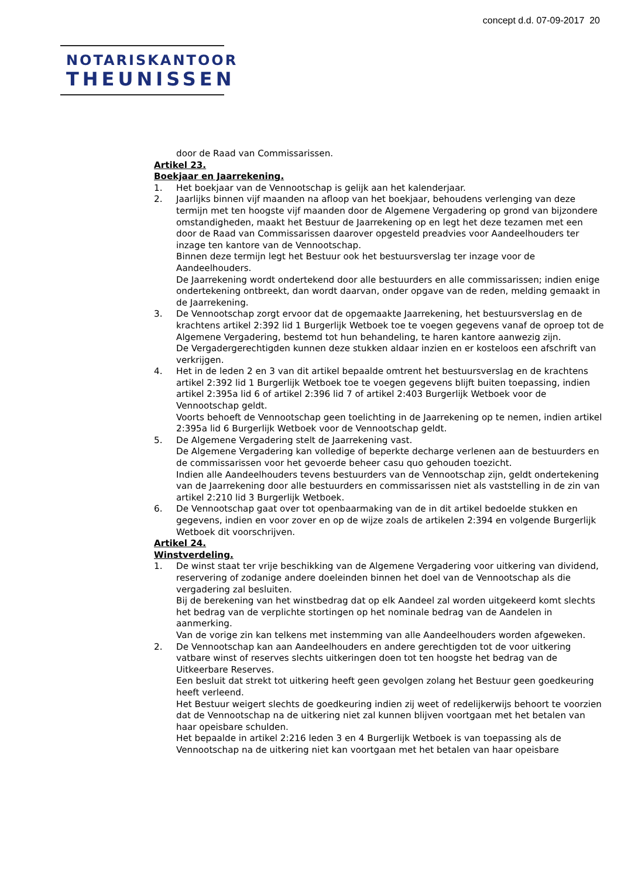concept d.d. 07-09-2017 20
NOTARISKANTOOR
THEUNISSEN
door de Raad van Commissarissen.
Artikel 23.
Boekjaar en Jaarrekening.
1. Het boekjaar van de Vennootschap is gelijk aan het kalenderjaar.
2. Jaarlijks binnen vijf maanden na afloop van het boekjaar, behoudens verlenging van deze termijn met ten hoogste vijf maanden door de Algemene Vergadering op grond van bijzondere omstandigheden, maakt het Bestuur de Jaarrekening op en legt het deze tezamen met een door de Raad van Commissarissen daarover opgesteld preadvies voor Aandeelhouders ter inzage ten kantore van de Vennootschap.
Binnen deze termijn legt het Bestuur ook het bestuursverslag ter inzage voor de Aandeelhouders.
De Jaarrekening wordt ondertekend door alle bestuurders en alle commissarissen; indien enige ondertekening ontbreekt, dan wordt daarvan, onder opgave van de reden, melding gemaakt in de Jaarrekening.
3. De Vennootschap zorgt ervoor dat de opgemaakte Jaarrekening, het bestuursverslag en de krachtens artikel 2:392 lid 1 Burgerlijk Wetboek toe te voegen gegevens vanaf de oproep tot de Algemene Vergadering, bestemd tot hun behandeling, te haren kantore aanwezig zijn.
De Vergadergerechtigden kunnen deze stukken aldaar inzien en er kosteloos een afschrift van verkrijgen.
4. Het in de leden 2 en 3 van dit artikel bepaalde omtrent het bestuursverslag en de krachtens artikel 2:392 lid 1 Burgerlijk Wetboek toe te voegen gegevens blijft buiten toepassing, indien artikel 2:395a lid 6 of artikel 2:396 lid 7 of artikel 2:403 Burgerlijk Wetboek voor de Vennootschap geldt.
Voorts behoeft de Vennootschap geen toelichting in de Jaarrekening op te nemen, indien artikel 2:395a lid 6 Burgerlijk Wetboek voor de Vennootschap geldt.
5. De Algemene Vergadering stelt de Jaarrekening vast.
De Algemene Vergadering kan volledige of beperkte decharge verlenen aan de bestuurders en de commissarissen voor het gevoerde beheer casu quo gehouden toezicht.
Indien alle Aandeelhouders tevens bestuurders van de Vennootschap zijn, geldt ondertekening van de Jaarrekening door alle bestuurders en commissarissen niet als vaststelling in de zin van artikel 2:210 lid 3 Burgerlijk Wetboek.
6. De Vennootschap gaat over tot openbaarmaking van de in dit artikel bedoelde stukken en gegevens, indien en voor zover en op de wijze zoals de artikelen 2:394 en volgende Burgerlijk Wetboek dit voorschrijven.
Artikel 24.
Winstverdeling.
1. De winst staat ter vrije beschikking van de Algemene Vergadering voor uitkering van dividend, reservering of zodanige andere doeleinden binnen het doel van de Vennootschap als die vergadering zal besluiten.
Bij de berekening van het winstbedrag dat op elk Aandeel zal worden uitgekeerd komt slechts het bedrag van de verplichte stortingen op het nominale bedrag van de Aandelen in aanmerking.
Van de vorige zin kan telkens met instemming van alle Aandeelhouders worden afgeweken.
2. De Vennootschap kan aan Aandeelhouders en andere gerechtigden tot de voor uitkering vatbare winst of reserves slechts uitkeringen doen tot ten hoogste het bedrag van de Uitkeerbare Reserves.
Een besluit dat strekt tot uitkering heeft geen gevolgen zolang het Bestuur geen goedkeuring heeft verleend.
Het Bestuur weigert slechts de goedkeuring indien zij weet of redelijkerwijs behoort te voorzien dat de Vennootschap na de uitkering niet zal kunnen blijven voortgaan met het betalen van haar opeisbare schulden.
Het bepaalde in artikel 2:216 leden 3 en 4 Burgerlijk Wetboek is van toepassing als de Vennootschap na de uitkering niet kan voortgaan met het betalen van haar opeisbare